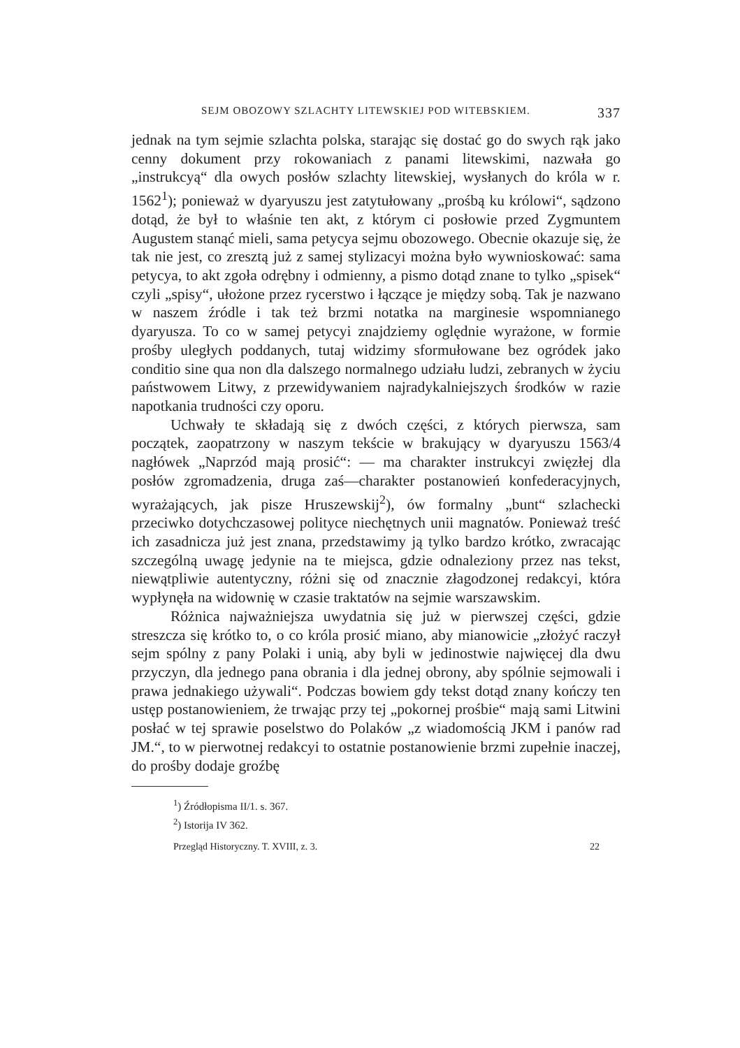SEJM OBOZOWY SZLACHTY LITEWSKIEJ POD WITEBSKIEM. 337
jednak na tym sejmie szlachta polska, starając się dostać go do swych rąk jako cenny dokument przy rokowaniach z panami litewskimi, nazwała go „instrukcyą“ dla owych posłów szlachty litewskiej, wysłanych do króla w r. 1562<sup>1</sup>); ponieważ w dyaryuszu jest zatytułowany „prośbą ku królowi“, sądzono dotąd, że był to właśnie ten akt, z którym ci posłowie przed Zygmuntem Augustem stanąć mieli, sama petycya sejmu obozowego. Obecnie okazuje się, że tak nie jest, co zresztą już z samej stylizacyi można było wywnioskować: sama petycya, to akt zgoła odrębny i odmienny, a pismo dotąd znane to tylko „spisek“ czyli „spisy“, ułożone przez rycerstwo i łączące je między sobą. Tak je nazwano w naszem źródle i tak też brzmi notatka na marginesie wspomnianego dyaryusza. To co w samej petycyi znajdziemy oględnie wyrażone, w formie prośby uległych poddanych, tutaj widzimy sformułowane bez ogródek jako conditio sine qua non dla dalszego normalnego udziału ludzi, zebranych w życiu państwowem Litwy, z przewidywaniem najradykalniejszych środków w razie napotkania trudności czy oporu.
Uchwały te składają się z dwóch części, z których pierwsza, sam początek, zaopatrzony w naszym tekście w brakujący w dyaryuszu 1563/4 nagłówek „Naprzód mają prosić“: — ma charakter instrukcyi zwięzłej dla posłów zgromadzenia, druga zaś—charakter postanowień konfederacyjnych, wyrażających, jak pisze Hruszewskij<sup>2</sup>), ów formalny „bunt“ szlachecki przeciwko dotychczasowej polityce niechętnych unii magnatów. Ponieważ treść ich zasadnicza już jest znana, przedstawimy ją tylko bardzo krótko, zwracając szczególną uwagę jedynie na te miejsca, gdzie odnaleziony przez nas tekst, niewątpliwie autentyczny, różni się od znacznie złagodzonej redakcyi, która wypłynęła na widownię w czasie traktatów na sejmie warszawskim.
Różnica najważniejsza uwydatnia się już w pierwszej części, gdzie streszcza się krótko to, o co króla prosić miano, aby mianowicie „złożyć raczył sejm spólny z pany Polaki i unią, aby byli w jedinostwie najwięcej dla dwu przyczyn, dla jednego pana obrania i dla jednej obrony, aby spólnie sejmowali i prawa jednakiego używali“. Podczas bowiem gdy tekst dotąd znany kończy ten ustęp postanowieniem, że trwając przy tej „pokornej prośbie“ mają sami Litwini posłać w tej sprawie poselstwo do Polaków „z wiadomością JKM i panów rad JM.“, to w pierwotnej redakcyi to ostatnie postanowienie brzmi zupełnie inaczej, do prośby dodaje groźbę
<sup>1</sup>) Źródłopisma II/1. s. 367.
<sup>2</sup>) Istorija IV 362.
Przegląd Historyczny. T. XVIII, z. 3. 22